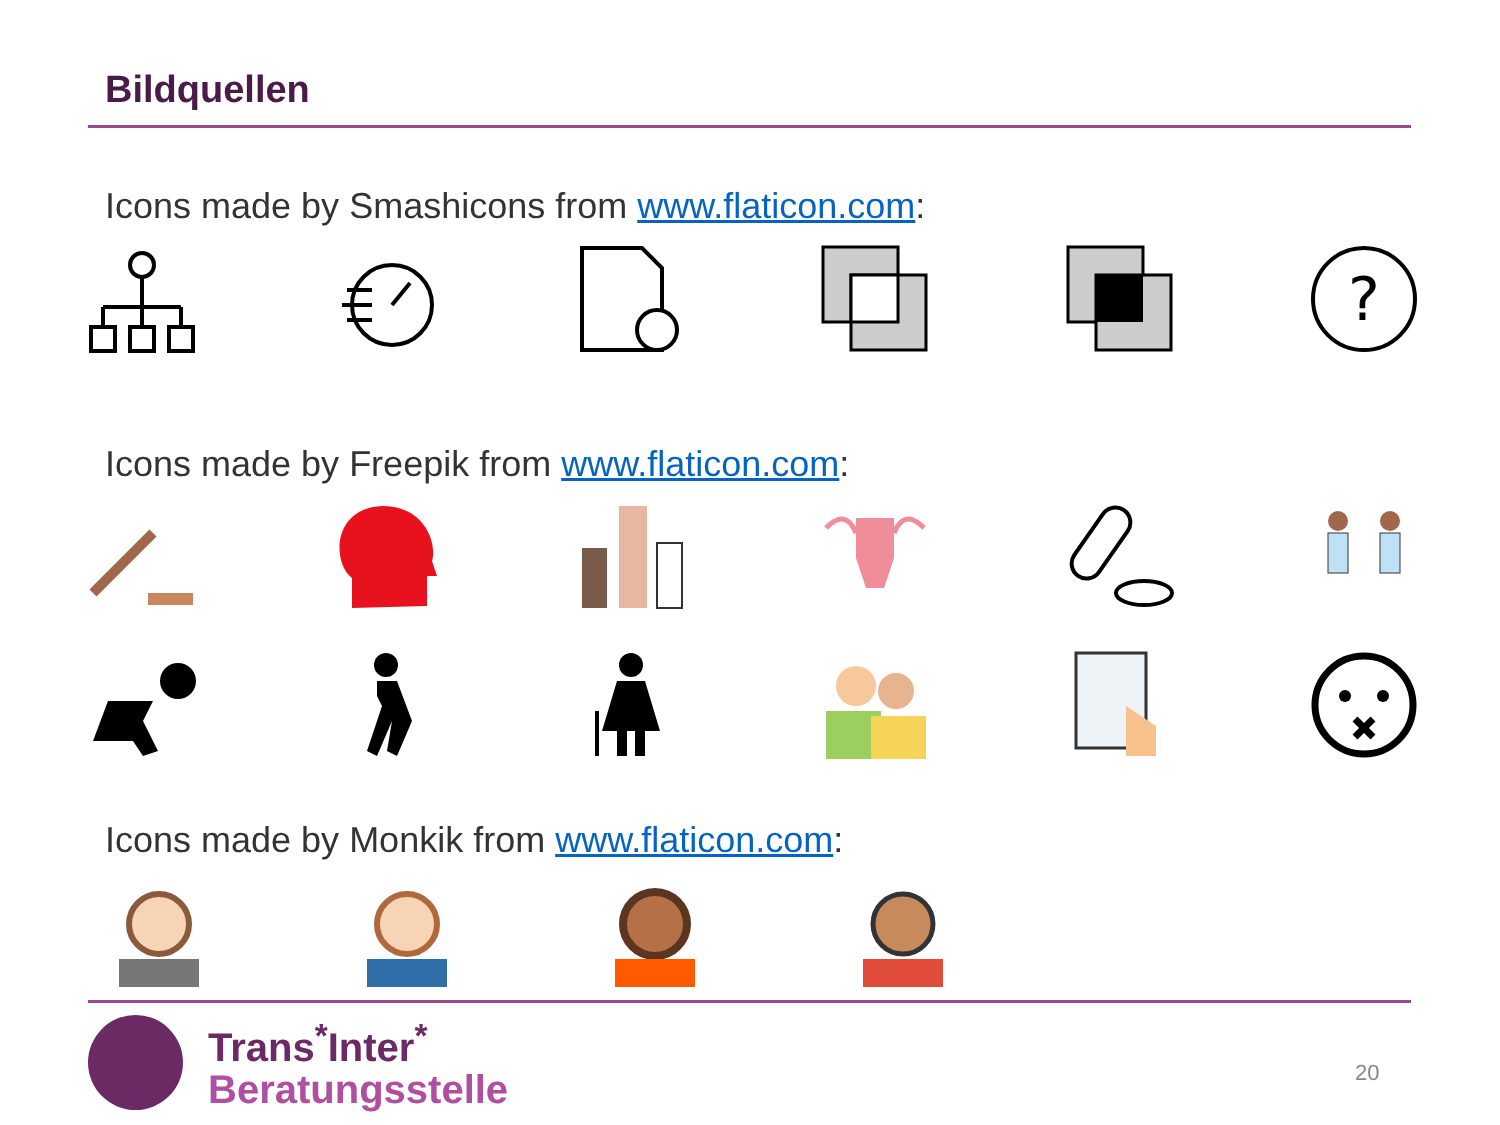Bildquellen
Icons made by Smashicons from www.flaticon.com:
?
Icons made by Freepik from www.flaticon.com:
Icons made by Monkik from www.flaticon.com:
Trans<sup>*</sup>Inter<sup>*</sup>
Beratungsstelle
20